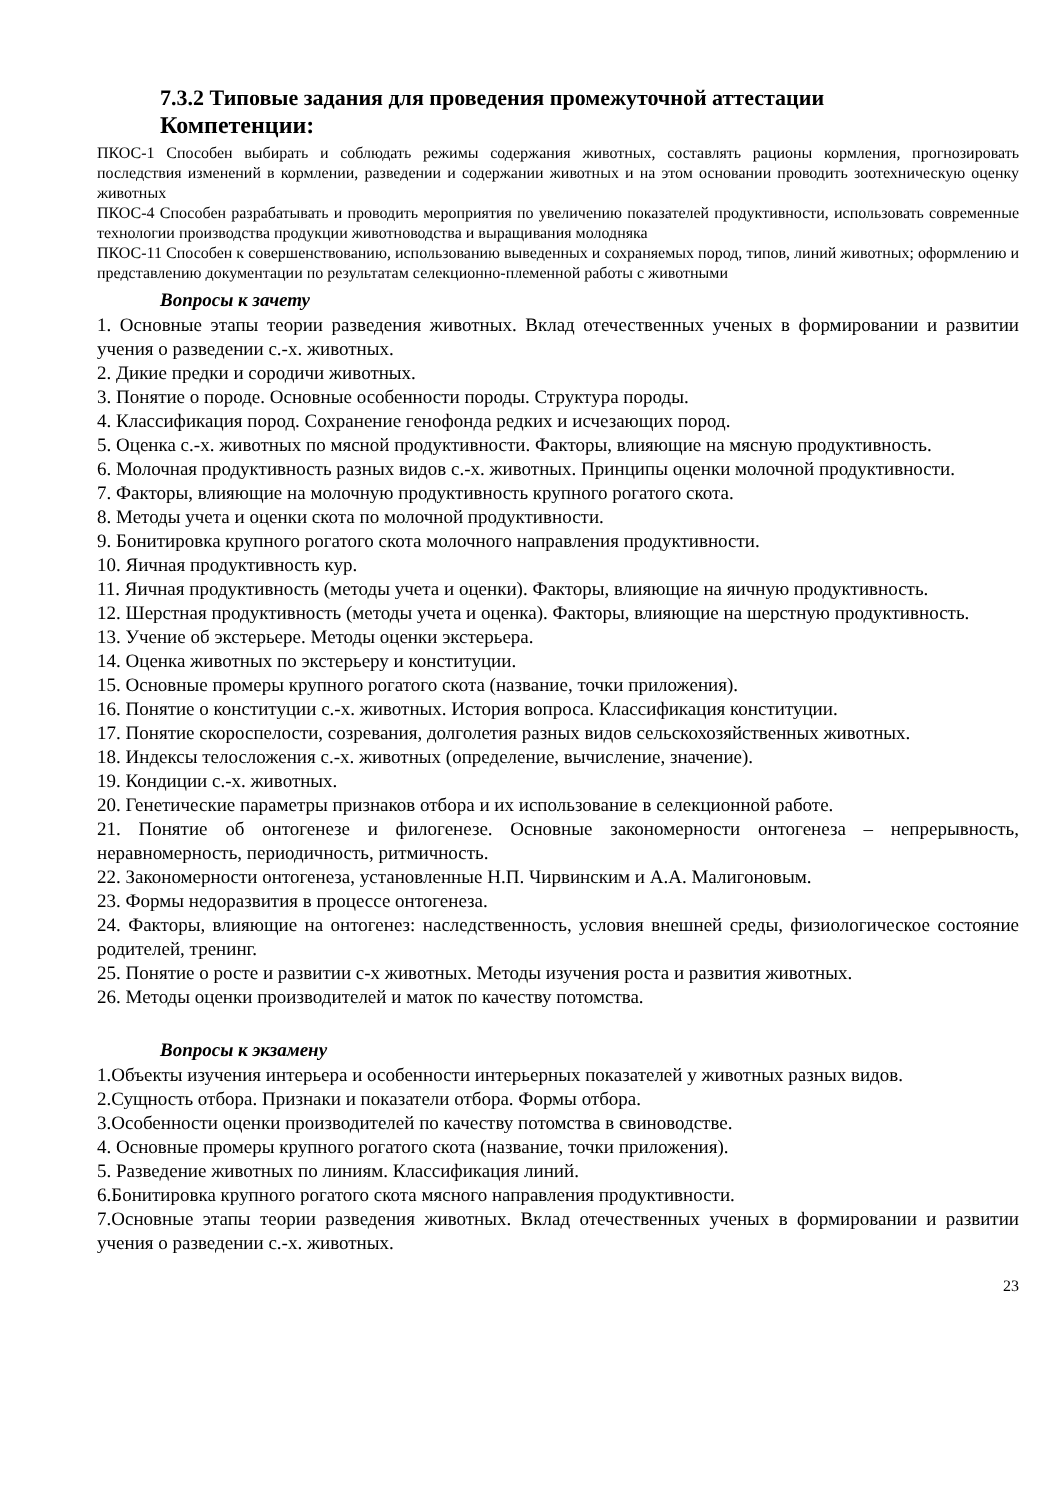7.3.2 Типовые задания для проведения промежуточной аттестации
Компетенции:
ПКОС-1 Способен выбирать и соблюдать режимы содержания животных, составлять рационы кормления, прогнозировать последствия изменений в кормлении, разведении и содержании животных и на этом основании проводить зоотехническую оценку животных
ПКОС-4 Способен разрабатывать и проводить мероприятия по увеличению показателей продуктивности, использовать современные технологии производства продукции животноводства и выращивания молодняка
ПКОС-11 Способен к совершенствованию, использованию выведенных и сохраняемых пород, типов, линий животных; оформлению и представлению документации по результатам селекционно-племенной работы с животными
Вопросы к зачету
1. Основные этапы теории разведения животных. Вклад отечественных ученых в формировании и развитии учения о разведении с.-х. животных.
2. Дикие предки и сородичи животных.
3. Понятие о породе. Основные особенности породы. Структура породы.
4. Классификация пород. Сохранение генофонда редких и исчезающих пород.
5. Оценка с.-х. животных по мясной продуктивности. Факторы, влияющие на мясную продуктивность.
6. Молочная продуктивность разных видов с.-х. животных. Принципы оценки молочной продуктивности.
7. Факторы, влияющие на молочную продуктивность крупного рогатого скота.
8. Методы учета и оценки скота по молочной продуктивности.
9. Бонитировка крупного рогатого скота молочного направления продуктивности.
10. Яичная продуктивность кур.
11. Яичная продуктивность (методы учета и оценки). Факторы, влияющие на яичную продуктивность.
12. Шерстная продуктивность (методы учета и оценка). Факторы, влияющие на шерстную продуктивность.
13. Учение об экстерьере. Методы оценки экстерьера.
14. Оценка животных по экстерьеру и конституции.
15. Основные промеры крупного рогатого скота (название, точки приложения).
16. Понятие о конституции с.-х. животных. История вопроса. Классификация конституции.
17. Понятие скороспелости, созревания, долголетия разных видов сельскохозяйственных животных.
18. Индексы телосложения с.-х. животных (определение, вычисление, значение).
19. Кондиции с.-х. животных.
20. Генетические параметры признаков отбора и их использование в селекционной работе.
21. Понятие об онтогенезе и филогенезе. Основные закономерности онтогенеза – непрерывность, неравномерность, периодичность, ритмичность.
22. Закономерности онтогенеза, установленные Н.П. Чирвинским и А.А. Малигоновым.
23. Формы недоразвития в процессе онтогенеза.
24. Факторы, влияющие на онтогенез: наследственность, условия внешней среды, физиологическое состояние родителей, тренинг.
25. Понятие о росте и развитии с-х животных. Методы изучения роста и развития животных.
26. Методы оценки производителей и маток по качеству потомства.
Вопросы к экзамену
1.Объекты изучения интерьера и особенности интерьерных показателей у животных разных видов.
2.Сущность отбора. Признаки и показатели отбора. Формы отбора.
3.Особенности оценки производителей по качеству потомства в свиноводстве.
4. Основные промеры крупного рогатого скота (название, точки приложения).
5. Разведение животных по линиям. Классификация линий.
6.Бонитировка крупного рогатого скота мясного направления продуктивности.
7.Основные этапы теории разведения животных. Вклад отечественных ученых в формировании и развитии учения о разведении с.-х. животных.
23